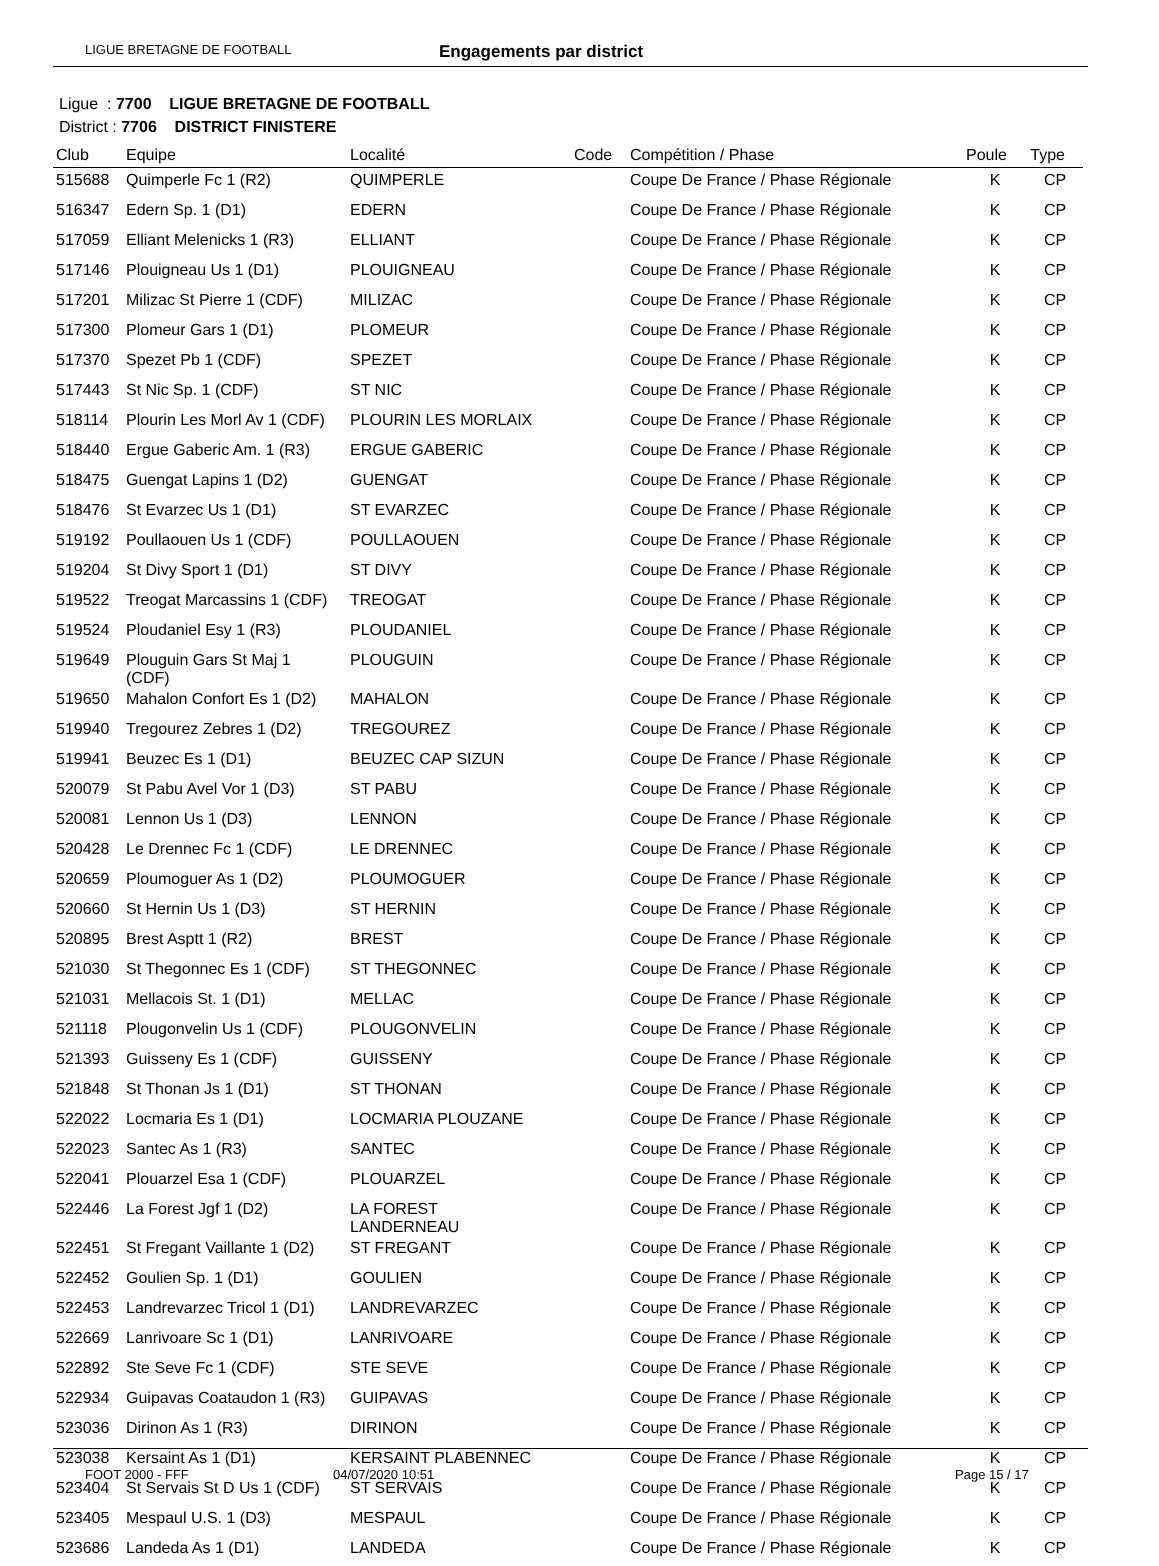LIGUE BRETAGNE DE FOOTBALL Engagements par district
Ligue : 7700 LIGUE BRETAGNE DE FOOTBALL
District : 7706 DISTRICT FINISTERE
| Club | Equipe | Localité | Code | Compétition / Phase | Poule | Type |
| --- | --- | --- | --- | --- | --- | --- |
| 515688 | Quimperle Fc 1 (R2) | QUIMPERLE | | Coupe De France / Phase Régionale | K | CP |
| 516347 | Edern Sp. 1 (D1) | EDERN | | Coupe De France / Phase Régionale | K | CP |
| 517059 | Elliant Melenicks 1 (R3) | ELLIANT | | Coupe De France / Phase Régionale | K | CP |
| 517146 | Plouigneau Us 1 (D1) | PLOUIGNEAU | | Coupe De France / Phase Régionale | K | CP |
| 517201 | Milizac St Pierre 1 (CDF) | MILIZAC | | Coupe De France / Phase Régionale | K | CP |
| 517300 | Plomeur Gars 1 (D1) | PLOMEUR | | Coupe De France / Phase Régionale | K | CP |
| 517370 | Spezet Pb 1 (CDF) | SPEZET | | Coupe De France / Phase Régionale | K | CP |
| 517443 | St Nic Sp. 1 (CDF) | ST NIC | | Coupe De France / Phase Régionale | K | CP |
| 518114 | Plourin Les Morl Av 1 (CDF) | PLOURIN LES MORLAIX | | Coupe De France / Phase Régionale | K | CP |
| 518440 | Ergue Gaberic Am. 1 (R3) | ERGUE GABERIC | | Coupe De France / Phase Régionale | K | CP |
| 518475 | Guengat Lapins 1 (D2) | GUENGAT | | Coupe De France / Phase Régionale | K | CP |
| 518476 | St Evarzec Us 1 (D1) | ST EVARZEC | | Coupe De France / Phase Régionale | K | CP |
| 519192 | Poullaouen Us 1 (CDF) | POULLAOUEN | | Coupe De France / Phase Régionale | K | CP |
| 519204 | St Divy Sport 1 (D1) | ST DIVY | | Coupe De France / Phase Régionale | K | CP |
| 519522 | Treogat Marcassins 1 (CDF) | TREOGAT | | Coupe De France / Phase Régionale | K | CP |
| 519524 | Ploudaniel Esy 1 (R3) | PLOUDANIEL | | Coupe De France / Phase Régionale | K | CP |
| 519649 | Plouguin Gars St Maj 1 (CDF) | PLOUGUIN | | Coupe De France / Phase Régionale | K | CP |
| 519650 | Mahalon Confort Es 1 (D2) | MAHALON | | Coupe De France / Phase Régionale | K | CP |
| 519940 | Tregourez Zebres 1 (D2) | TREGOUREZ | | Coupe De France / Phase Régionale | K | CP |
| 519941 | Beuzec Es 1 (D1) | BEUZEC CAP SIZUN | | Coupe De France / Phase Régionale | K | CP |
| 520079 | St Pabu Avel Vor 1 (D3) | ST PABU | | Coupe De France / Phase Régionale | K | CP |
| 520081 | Lennon Us 1 (D3) | LENNON | | Coupe De France / Phase Régionale | K | CP |
| 520428 | Le Drennec Fc 1 (CDF) | LE DRENNEC | | Coupe De France / Phase Régionale | K | CP |
| 520659 | Ploumoguer As 1 (D2) | PLOUMOGUER | | Coupe De France / Phase Régionale | K | CP |
| 520660 | St Hernin Us 1 (D3) | ST HERNIN | | Coupe De France / Phase Régionale | K | CP |
| 520895 | Brest Asptt 1 (R2) | BREST | | Coupe De France / Phase Régionale | K | CP |
| 521030 | St Thegonnec Es 1 (CDF) | ST THEGONNEC | | Coupe De France / Phase Régionale | K | CP |
| 521031 | Mellacois St. 1 (D1) | MELLAC | | Coupe De France / Phase Régionale | K | CP |
| 521118 | Plougonvelin Us 1 (CDF) | PLOUGONVELIN | | Coupe De France / Phase Régionale | K | CP |
| 521393 | Guisseny Es 1 (CDF) | GUISSENY | | Coupe De France / Phase Régionale | K | CP |
| 521848 | St Thonan Js 1 (D1) | ST THONAN | | Coupe De France / Phase Régionale | K | CP |
| 522022 | Locmaria Es 1 (D1) | LOCMARIA PLOUZANE | | Coupe De France / Phase Régionale | K | CP |
| 522023 | Santec As 1 (R3) | SANTEC | | Coupe De France / Phase Régionale | K | CP |
| 522041 | Plouarzel Esa 1 (CDF) | PLOUARZEL | | Coupe De France / Phase Régionale | K | CP |
| 522446 | La Forest Jgf 1 (D2) | LA FOREST LANDERNEAU | | Coupe De France / Phase Régionale | K | CP |
| 522451 | St Fregant Vaillante 1 (D2) | ST FREGANT | | Coupe De France / Phase Régionale | K | CP |
| 522452 | Goulien Sp. 1 (D1) | GOULIEN | | Coupe De France / Phase Régionale | K | CP |
| 522453 | Landrevarzec Tricol 1 (D1) | LANDREVARZEC | | Coupe De France / Phase Régionale | K | CP |
| 522669 | Lanrivoare Sc 1 (D1) | LANRIVOARE | | Coupe De France / Phase Régionale | K | CP |
| 522892 | Ste Seve Fc 1 (CDF) | STE SEVE | | Coupe De France / Phase Régionale | K | CP |
| 522934 | Guipavas Coataudon 1 (R3) | GUIPAVAS | | Coupe De France / Phase Régionale | K | CP |
| 523036 | Dirinon As 1 (R3) | DIRINON | | Coupe De France / Phase Régionale | K | CP |
| 523038 | Kersaint As 1 (D1) | KERSAINT PLABENNEC | | Coupe De France / Phase Régionale | K | CP |
| 523404 | St Servais St D Us 1 (CDF) | ST SERVAIS | | Coupe De France / Phase Régionale | K | CP |
| 523405 | Mespaul U.S. 1 (D3) | MESPAUL | | Coupe De France / Phase Régionale | K | CP |
| 523686 | Landeda As 1 (D1) | LANDEDA | | Coupe De France / Phase Régionale | K | CP |
FOOT 2000 - FFF 04/07/2020 10:51 Page 15 / 17